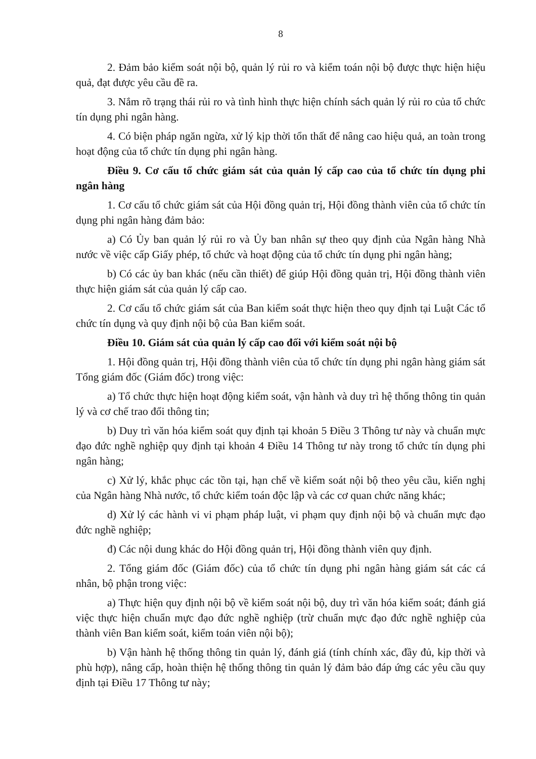8
2. Đảm bảo kiểm soát nội bộ, quản lý rủi ro và kiểm toán nội bộ được thực hiện hiệu quả, đạt được yêu cầu đề ra.
3. Nắm rõ trạng thái rủi ro và tình hình thực hiện chính sách quản lý rủi ro của tổ chức tín dụng phi ngân hàng.
4. Có biện pháp ngăn ngừa, xử lý kịp thời tổn thất để nâng cao hiệu quả, an toàn trong hoạt động của tổ chức tín dụng phi ngân hàng.
Điều 9. Cơ cấu tổ chức giám sát của quản lý cấp cao của tổ chức tín dụng phi ngân hàng
1. Cơ cấu tổ chức giám sát của Hội đồng quản trị, Hội đồng thành viên của tổ chức tín dụng phi ngân hàng đảm bảo:
a) Có Ủy ban quản lý rủi ro và Ủy ban nhân sự theo quy định của Ngân hàng Nhà nước về việc cấp Giấy phép, tổ chức và hoạt động của tổ chức tín dụng phi ngân hàng;
b) Có các ủy ban khác (nếu cần thiết) để giúp Hội đồng quản trị, Hội đồng thành viên thực hiện giám sát của quản lý cấp cao.
2. Cơ cấu tổ chức giám sát của Ban kiểm soát thực hiện theo quy định tại Luật Các tổ chức tín dụng và quy định nội bộ của Ban kiểm soát.
Điều 10. Giám sát của quản lý cấp cao đối với kiểm soát nội bộ
1. Hội đồng quản trị, Hội đồng thành viên của tổ chức tín dụng phi ngân hàng giám sát Tổng giám đốc (Giám đốc) trong việc:
a) Tổ chức thực hiện hoạt động kiểm soát, vận hành và duy trì hệ thống thông tin quản lý và cơ chế trao đổi thông tin;
b) Duy trì văn hóa kiểm soát quy định tại khoản 5 Điều 3 Thông tư này và chuẩn mực đạo đức nghề nghiệp quy định tại khoản 4 Điều 14 Thông tư này trong tổ chức tín dụng phi ngân hàng;
c) Xử lý, khắc phục các tồn tại, hạn chế về kiểm soát nội bộ theo yêu cầu, kiến nghị của Ngân hàng Nhà nước, tổ chức kiểm toán độc lập và các cơ quan chức năng khác;
d) Xử lý các hành vi vi phạm pháp luật, vi phạm quy định nội bộ và chuẩn mực đạo đức nghề nghiệp;
đ) Các nội dung khác do Hội đồng quản trị, Hội đồng thành viên quy định.
2. Tổng giám đốc (Giám đốc) của tổ chức tín dụng phi ngân hàng giám sát các cá nhân, bộ phận trong việc:
a) Thực hiện quy định nội bộ về kiểm soát nội bộ, duy trì văn hóa kiểm soát; đánh giá việc thực hiện chuẩn mực đạo đức nghề nghiệp (trừ chuẩn mực đạo đức nghề nghiệp của thành viên Ban kiểm soát, kiểm toán viên nội bộ);
b) Vận hành hệ thống thông tin quản lý, đánh giá (tính chính xác, đầy đủ, kịp thời và phù hợp), nâng cấp, hoàn thiện hệ thống thông tin quản lý đảm bảo đáp ứng các yêu cầu quy định tại Điều 17 Thông tư này;